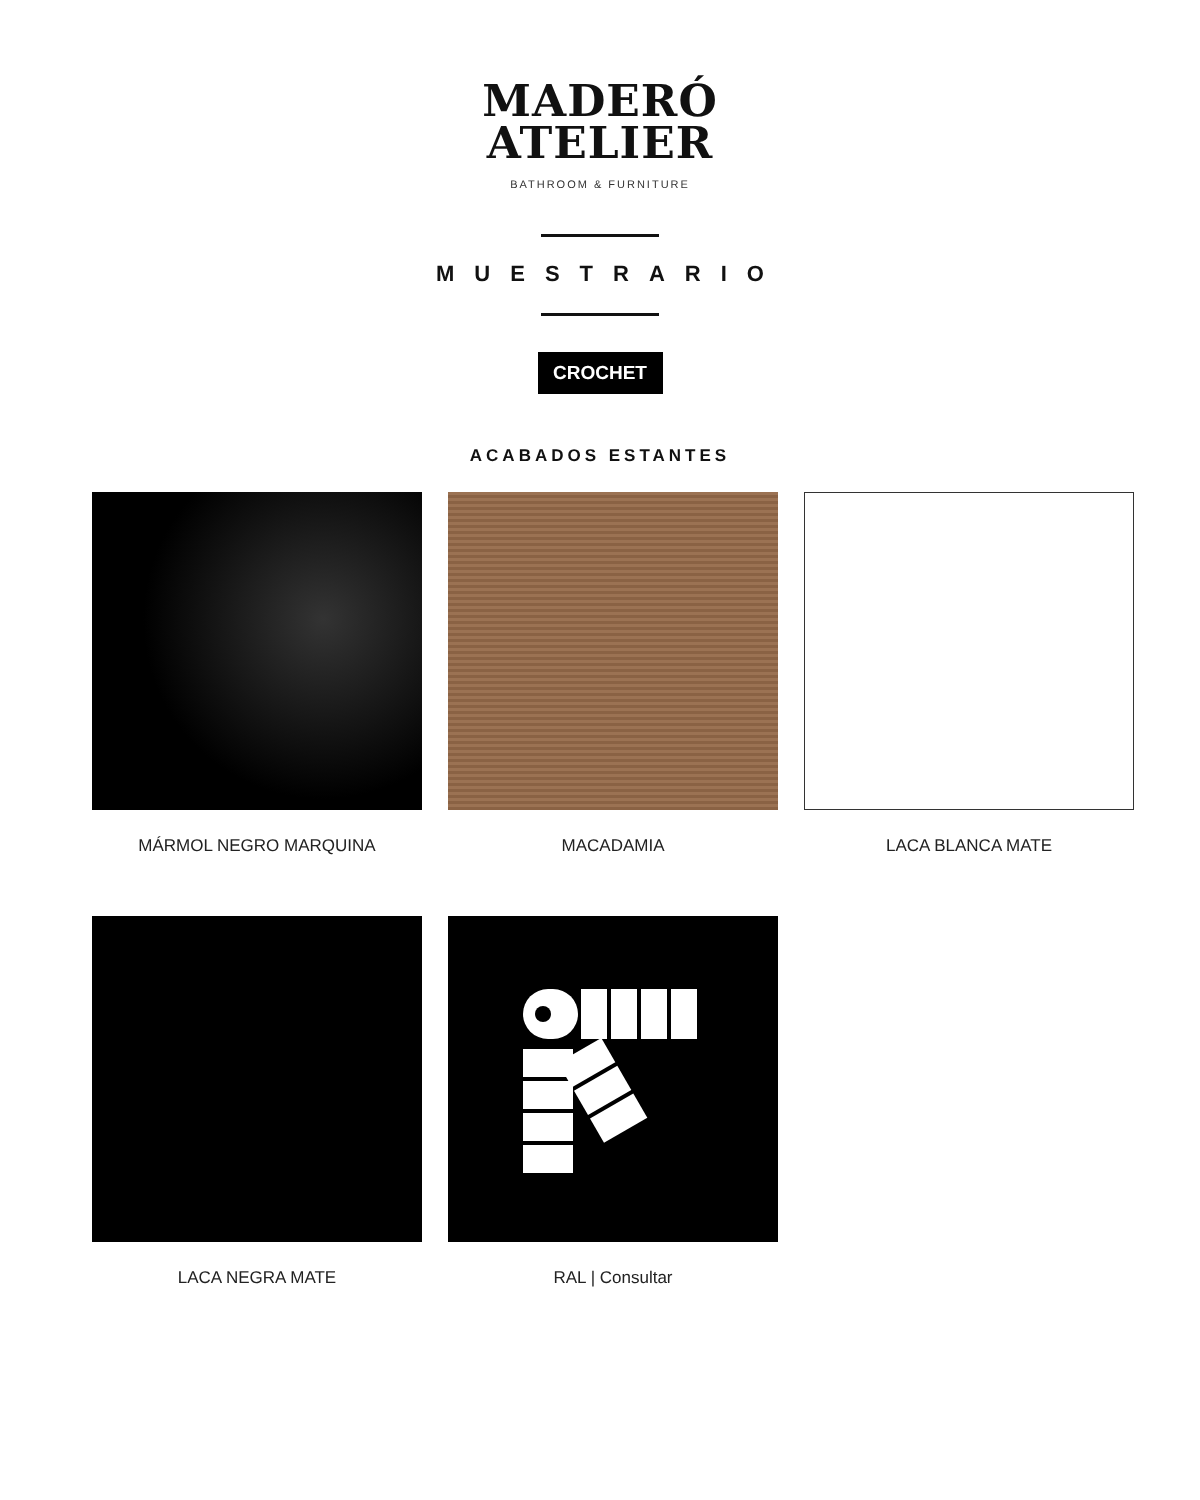MADERÓ
ATELIER
BATHROOM & FURNITURE
MUESTRARIO
CROCHET
ACABADOS ESTANTES
MÁRMOL NEGRO MARQUINA
MACADAMIA
LACA BLANCA MATE
LACA NEGRA MATE
RAL | Consultar